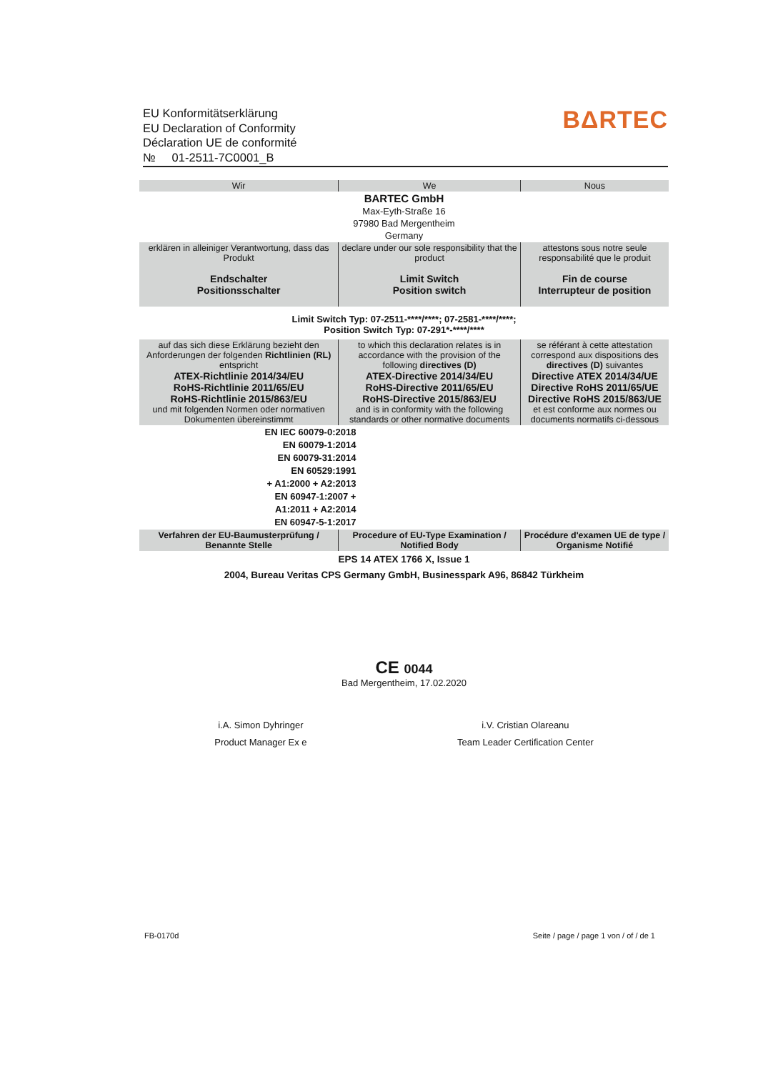EU Konformitätserklärung
EU Declaration of Conformity
Déclaration UE de conformité
№ 01-2511-7C0001_B
BΔRTEC
| Wir | We | Nous |
| --- | --- | --- |
| BARTEC GmbH Max-Eyth-Straße 16 97980 Bad Mergentheim Germany | | |
| erklären in alleiniger Verantwortung, dass das Produkt Endschalter Positionsschalter | declare under our sole responsibility that the product Limit Switch Position switch | attestons sous notre seule responsabilité que le produit Fin de course Interrupteur de position |
| Limit Switch Typ: 07-2511-****/****; 07-2581-****/****; Position Switch Typ: 07-291*-****/**** | | |
| auf das sich diese Erklärung bezieht den Anforderungen der folgenden Richtlinien (RL) entspricht ATEX-Richtlinie 2014/34/EU RoHS-Richtlinie 2011/65/EU RoHS-Richtlinie 2015/863/EU und mit folgenden Normen oder normativen Dokumenten übereinstimmt | to which this declaration relates is in accordance with the provision of the following directives (D) ATEX-Directive 2014/34/EU RoHS-Directive 2011/65/EU RoHS-Directive 2015/863/EU and is in conformity with the following standards or other normative documents | se référant à cette attestation correspond aux dispositions des directives (D) suivantes Directive ATEX 2014/34/UE Directive RoHS 2011/65/UE Directive RoHS 2015/863/UE et est conforme aux normes ou documents normatifs ci-dessous |
| EN IEC 60079-0:2018 EN 60079-1:2014 EN 60079-31:2014 EN 60529:1991 + A1:2000 + A2:2013 EN 60947-1:2007 + A1:2011 + A2:2014 EN 60947-5-1:2017 | | |
| Verfahren der EU-Baumusterprüfung / Benannte Stelle | Procedure of EU-Type Examination / Notified Body | Procédure d'examen UE de type / Organisme Notifié |
| EPS 14 ATEX 1766 X, Issue 1 2004, Bureau Veritas CPS Germany GmbH, Businesspark A96, 86842 Türkheim | | |
CE 0044
Bad Mergentheim, 17.02.2020
i.A. Simon Dyhringer
Product Manager Ex e
i.V. Cristian Olareanu
Team Leader Certification Center
FB-0170d Seite / page / page 1 von / of / de 1